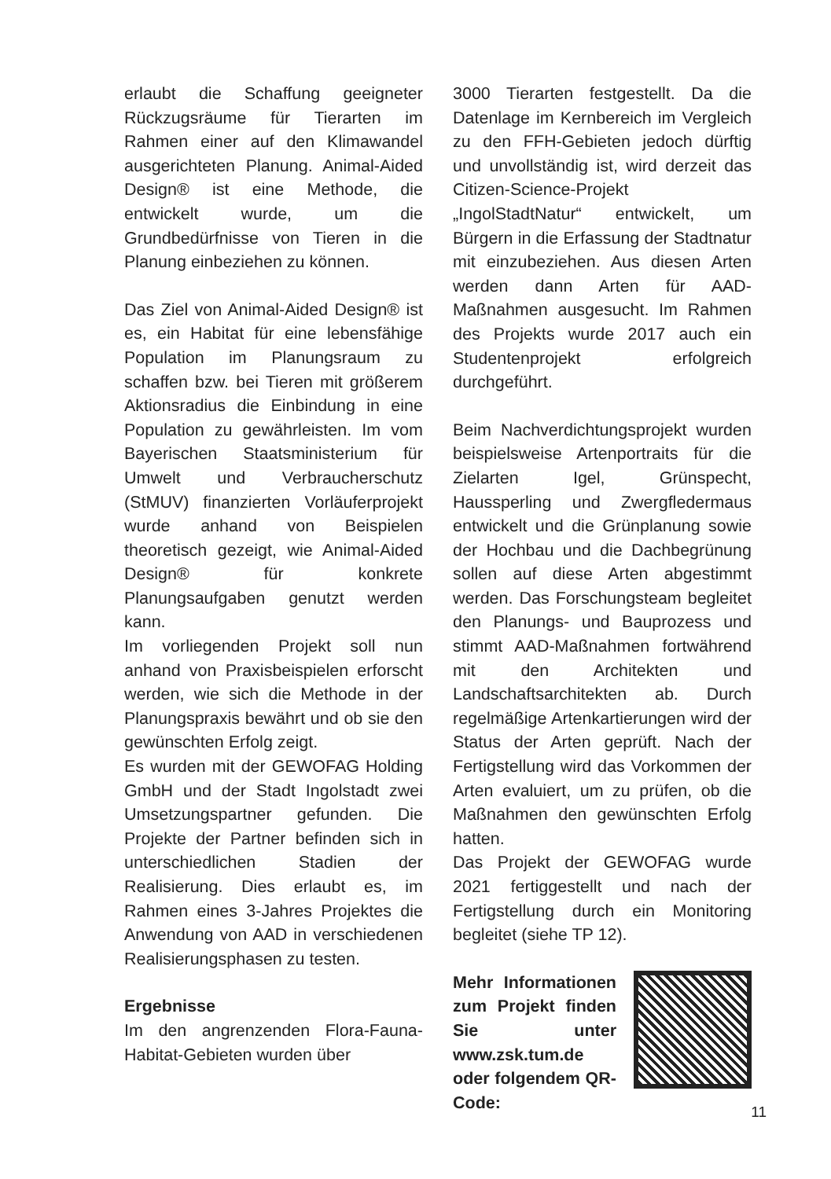erlaubt die Schaffung geeigneter Rückzugsräume für Tierarten im Rahmen einer auf den Klimawandel ausgerichteten Planung. Animal-Aided Design® ist eine Methode, die entwickelt wurde, um die Grundbedürfnisse von Tieren in die Planung einbeziehen zu können.
Das Ziel von Animal-Aided Design® ist es, ein Habitat für eine lebensfähige Population im Planungsraum zu schaffen bzw. bei Tieren mit größerem Aktionsradius die Einbindung in eine Population zu gewährleisten. Im vom Bayerischen Staatsministerium für Umwelt und Verbraucherschutz (StMUV) finanzierten Vorläuferprojekt wurde anhand von Beispielen theoretisch gezeigt, wie Animal-Aided Design® für konkrete Planungsaufgaben genutzt werden kann.
Im vorliegenden Projekt soll nun anhand von Praxisbeispielen erforscht werden, wie sich die Methode in der Planungspraxis bewährt und ob sie den gewünschten Erfolg zeigt.
Es wurden mit der GEWOFAG Holding GmbH und der Stadt Ingolstadt zwei Umsetzungspartner gefunden. Die Projekte der Partner befinden sich in unterschiedlichen Stadien der Realisierung. Dies erlaubt es, im Rahmen eines 3-Jahres Projektes die Anwendung von AAD in verschiedenen Realisierungsphasen zu testen.
Ergebnisse
Im den angrenzenden Flora-Fauna-Habitat-Gebieten wurden über
3000 Tierarten festgestellt. Da die Datenlage im Kernbereich im Vergleich zu den FFH-Gebieten jedoch dürftig und unvollständig ist, wird derzeit das Citizen-Science-Projekt „IngolStadtNatur“ entwickelt, um Bürgern in die Erfassung der Stadtnatur mit einzubeziehen. Aus diesen Arten werden dann Arten für AAD-Maßnahmen ausgesucht. Im Rahmen des Projekts wurde 2017 auch ein Studentenprojekt erfolgreich durchgeführt.
Beim Nachverdichtungsprojekt wurden beispielsweise Artenportraits für die Zielarten Igel, Grünspecht, Haussperling und Zwergfledermaus entwickelt und die Grünplanung sowie der Hochbau und die Dachbegrünung sollen auf diese Arten abgestimmt werden. Das Forschungsteam begleitet den Planungs- und Bauprozess und stimmt AAD-Maßnahmen fortwährend mit den Architekten und Landschaftsarchitekten ab. Durch regelmäßige Artenkartierungen wird der Status der Arten geprüft. Nach der Fertigstellung wird das Vorkommen der Arten evaluiert, um zu prüfen, ob die Maßnahmen den gewünschten Erfolg hatten.
Das Projekt der GEWOFAG wurde 2021 fertiggestellt und nach der Fertigstellung durch ein Monitoring begleitet (siehe TP 12).
Mehr Informationen zum Projekt finden Sie unter www.zsk.tum.de oder folgendem QR-Code:
11